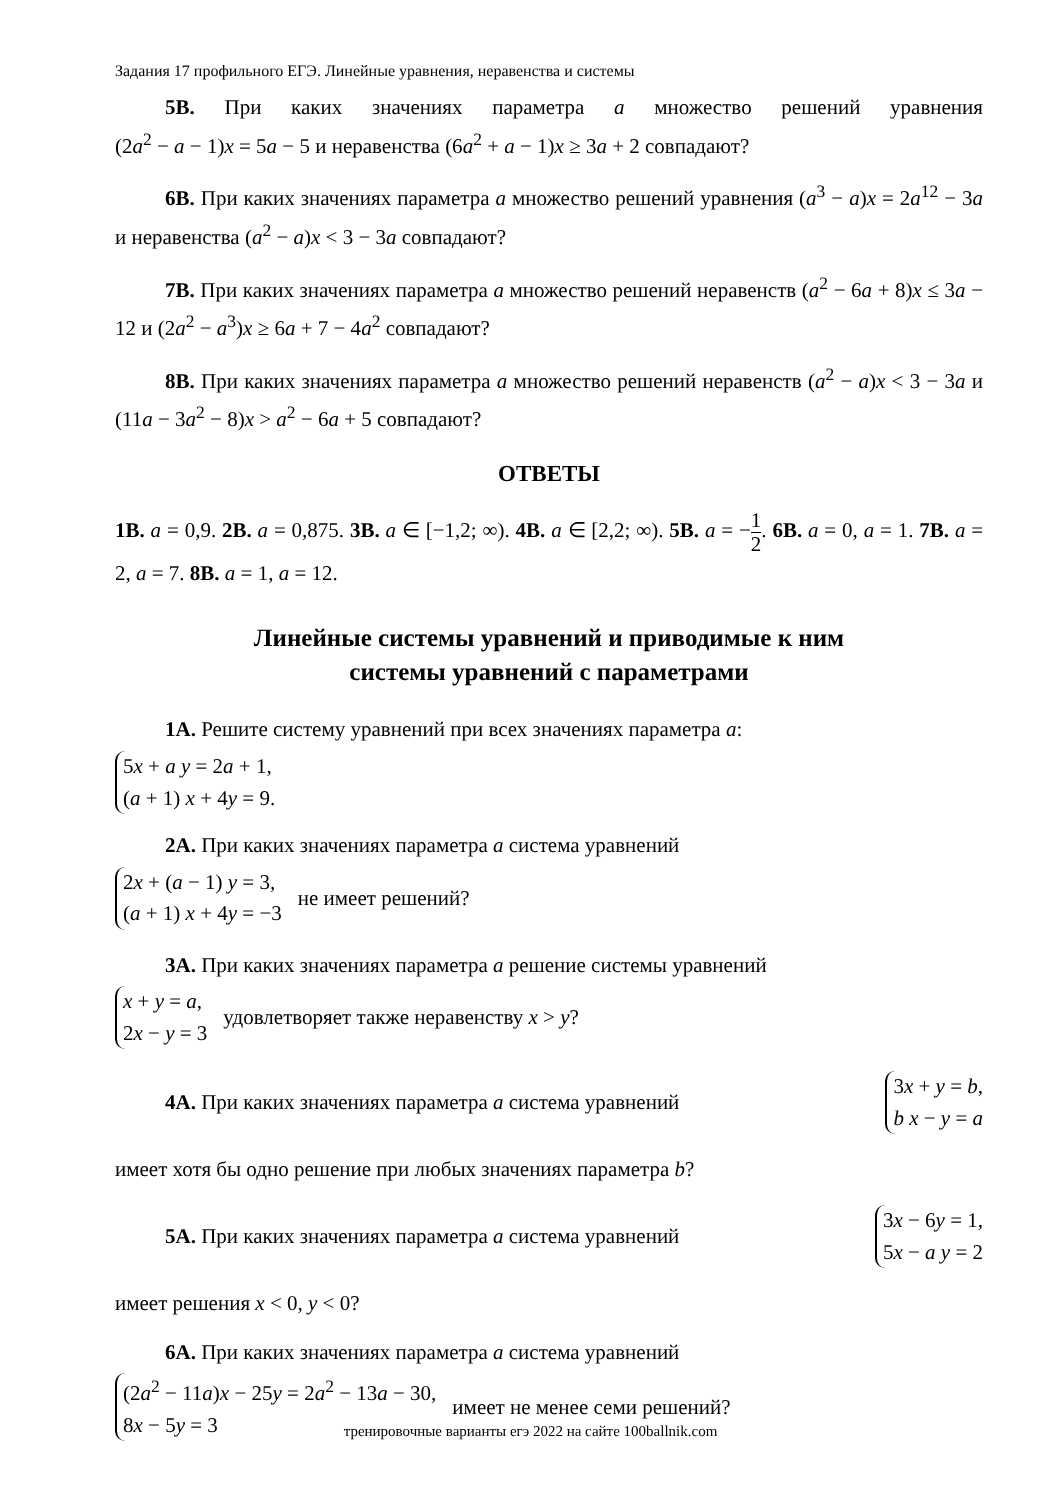Задания 17 профильного ЕГЭ. Линейные уравнения, неравенства и системы
5В. При каких значениях параметра a множество решений уравнения (2a<sup>2</sup> − a − 1)x = 5a − 5 и неравенства (6a<sup>2</sup> + a − 1)x ≥ 3a + 2 совпадают?
6В. При каких значениях параметра a множество решений уравнения (a<sup>3</sup> − a)x = 2a<sup>12</sup> − 3a и неравенства (a<sup>2</sup> − a)x < 3 − 3a совпадают?
7В. При каких значениях параметра a множество решений неравенств (a<sup>2</sup> − 6a + 8)x ≤ 3a − 12 и (2a<sup>2</sup> − a<sup>3</sup>)x ≥ 6a + 7 − 4a<sup>2</sup> совпадают?
8В. При каких значениях параметра a множество решений неравенств (a<sup>2</sup> − a)x < 3 − 3a и (11a − 3a<sup>2</sup> − 8)x > a<sup>2</sup> − 6a + 5 совпадают?
ОТВЕТЫ
1В. a = 0,9. 2В. a = 0,875. 3В. a ∈ [−1,2; ∞). 4В. a ∈ [2,2; ∞). 5В. a = −1 2. 6В. a = 0, a = 1. 7В. a = 2, a = 7. 8В. a = 1, a = 12.
Линейные системы уравнений и приводимые к ним
системы уравнений с параметрами
1А. Решите систему уравнений при всех значениях параметра a:
5x + a y = 2a + 1,
(a + 1) x + 4y = 9.
2А. При каких значениях параметра a система уравнений
2x + (a − 1) y = 3,
(a + 1) x + 4y = −3
не имеет решений?
3А. При каких значениях параметра a решение системы уравнений
x + y = a,
2x − y = 3
удовлетворяет также неравенству x > y?
4А. При каких значениях параметра a система уравнений
3x + y = b,
b x − y = a
имеет хотя бы одно решение при любых значениях параметра b?
5А. При каких значениях параметра a система уравнений
3x − 6y = 1,
5x − a y = 2
имеет решения x < 0, y < 0?
6А. При каких значениях параметра a система уравнений
(2a<sup>2</sup> − 11a)x − 25y = 2a<sup>2</sup> − 13a − 30,
8x − 5y = 3
имеет не менее семи решений?
тренировочные варианты егэ 2022 на сайте 100ballnik.com